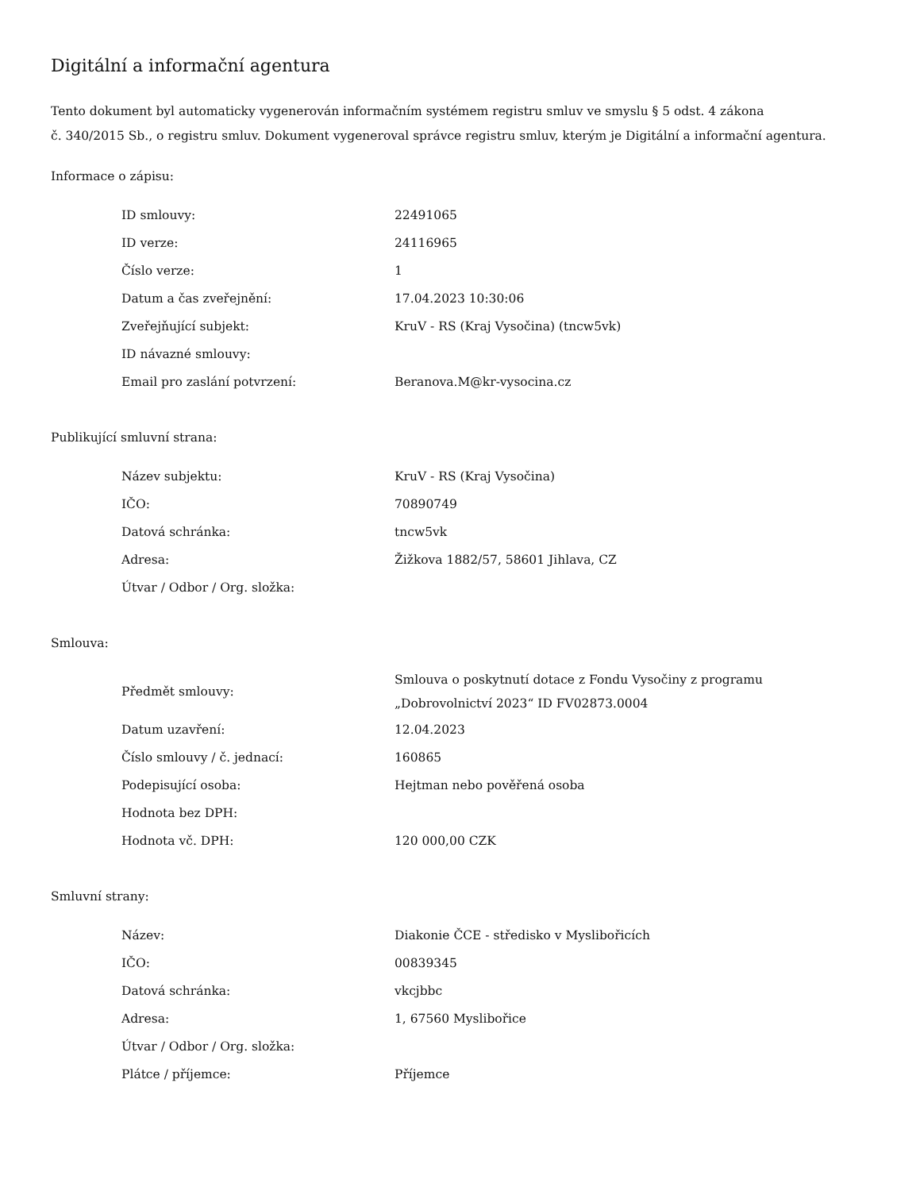Digitální a informační agentura
Tento dokument byl automaticky vygenerován informačním systémem registru smluv ve smyslu § 5 odst. 4 zákona
č. 340/2015 Sb., o registru smluv. Dokument vygeneroval správce registru smluv, kterým je Digitální a informační agentura.
Informace o zápisu:
| ID smlouvy: | 22491065 |
| ID verze: | 24116965 |
| Číslo verze: | 1 |
| Datum a čas zveřejnění: | 17.04.2023 10:30:06 |
| Zveřejňující subjekt: | KruV - RS (Kraj Vysočina) (tncw5vk) |
| ID návazné smlouvy: | |
| Email pro zaslání potvrzení: | Beranova.M@kr-vysocina.cz |
Publikující smluvní strana:
| Název subjektu: | KruV - RS (Kraj Vysočina) |
| IČO: | 70890749 |
| Datová schránka: | tncw5vk |
| Adresa: | Žižkova 1882/57, 58601 Jihlava, CZ |
| Útvar / Odbor / Org. složka: | |
Smlouva:
| Předmět smlouvy: | Smlouva o poskytnutí dotace z Fondu Vysočiny z programu „Dobrovolnictví 2023“ ID FV02873.0004 |
| Datum uzavření: | 12.04.2023 |
| Číslo smlouvy / č. jednací: | 160865 |
| Podepisující osoba: | Hejtman nebo pověřená osoba |
| Hodnota bez DPH: | |
| Hodnota vč. DPH: | 120 000,00 CZK |
Smluvní strany:
| Název: | Diakonie ČCE - středisko v Myslibořicích |
| IČO: | 00839345 |
| Datová schránka: | vkcjbbc |
| Adresa: | 1, 67560 Myslibořice |
| Útvar / Odbor / Org. složka: | |
| Plátce / příjemce: | Příjemce |